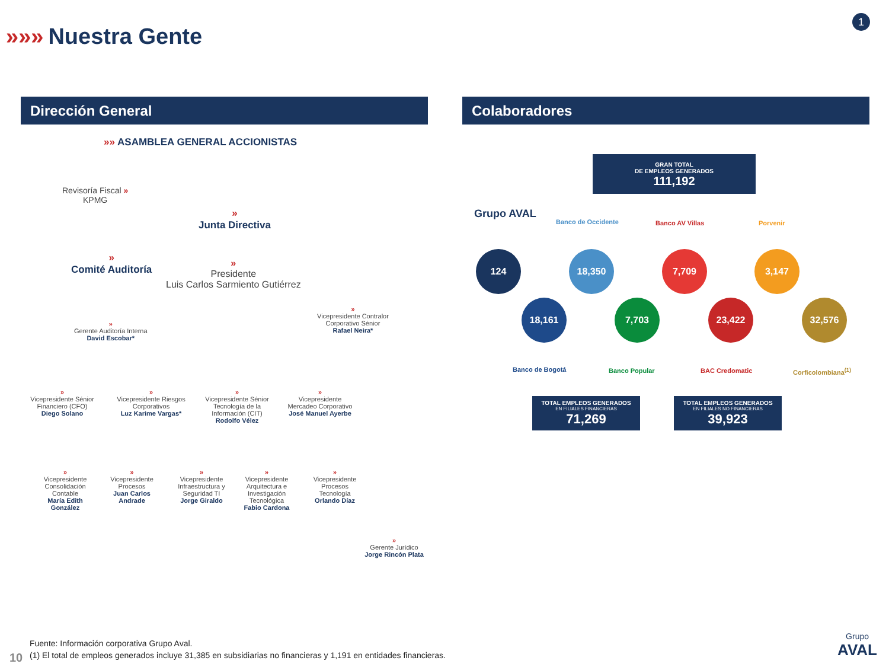»»» Nuestra Gente
1
Dirección General Colaboradores
»» ASAMBLEA GENERAL ACCIONISTAS
Revisoría Fiscal »
KPMG
»
Junta Directiva
»
Comité Auditoría
»
Presidente
Luis Carlos Sarmiento Gutiérrez
»
Vicepresidente Contralor
Corporativo Sénior
Rafael Neira*
»
Gerente Auditoría Interna
David Escobar*
»
Vicepresidente Sénior Financiero (CFO)
Diego Solano
»
Vicepresidente Riesgos Corporativos
Luz Karime Vargas*
»
Vicepresidente Sénior Tecnología de la Información (CIT)
Rodolfo Vélez
»
Vicepresidente Mercadeo Corporativo
José Manuel Ayerbe
»
Vicepresidente Consolidación Contable
María Edith González
»
Vicepresidente Procesos
Juan Carlos Andrade
»
Vicepresidente Infraestructura y Seguridad TI
Jorge Giraldo
»
Vicepresidente Arquitectura e Investigación Tecnológica
Fabio Cardona
»
Vicepresidente Procesos Tecnología
Orlando Díaz
»
Gerente Jurídico
Jorge Rincón Plata
GRAN TOTAL
DE EMPLEOS GENERADOS
111,192
Grupo AVAL
Banco de Occidente Banco AV Villas Porvenir
124
18,161
18,350
7,703
7,709
23,422
3,147
32,576
Banco de Bogotá Banco Popular BAC Credomatic Corficolombiana<sup>(1)</sup>
TOTAL EMPLEOS GENERADOS
EN FILIALES FINANCIERAS
71,269
TOTAL EMPLEOS GENERADOS
EN FILIALES NO FINANCIERAS
39,923
Fuente: Información corporativa Grupo Aval.
(1) El total de empleos generados incluye 31,385 en subsidiarias no financieras y 1,191 en entidades financieras.
10
Grupo
AVAL